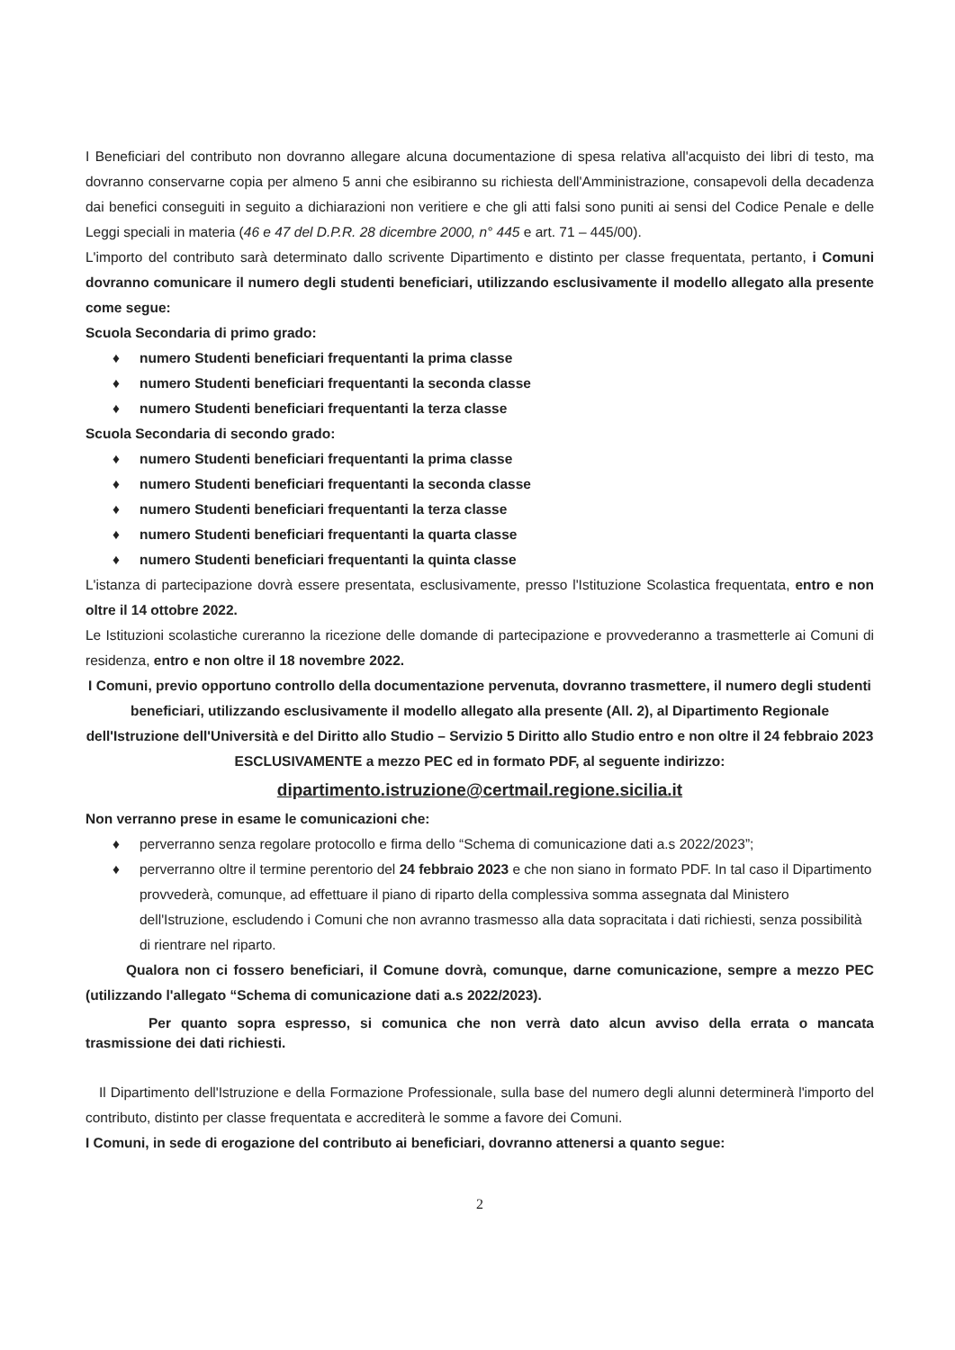I Beneficiari del contributo non dovranno allegare alcuna documentazione di spesa relativa all'acquisto dei libri di testo, ma dovranno conservarne copia per almeno 5 anni che esibiranno su richiesta dell'Amministrazione, consapevoli della decadenza dai benefici conseguiti in seguito a dichiarazioni non veritiere e che gli atti falsi sono puniti ai sensi del Codice Penale e delle Leggi speciali in materia (46 e 47 del D.P.R. 28 dicembre 2000, n° 445 e art. 71 – 445/00).
L'importo del contributo sarà determinato dallo scrivente Dipartimento e distinto per classe frequentata, pertanto, i Comuni dovranno comunicare il numero degli studenti beneficiari, utilizzando esclusivamente il modello allegato alla presente come segue:
Scuola Secondaria di primo grado:
♦ numero Studenti beneficiari frequentanti la prima classe
♦ numero Studenti beneficiari frequentanti la seconda classe
♦ numero Studenti beneficiari frequentanti la terza classe
Scuola Secondaria di secondo grado:
♦ numero Studenti beneficiari frequentanti la prima classe
♦ numero Studenti beneficiari frequentanti la seconda classe
♦ numero Studenti beneficiari frequentanti la terza classe
♦ numero Studenti beneficiari frequentanti la quarta classe
♦ numero Studenti beneficiari frequentanti la quinta classe
L'istanza di partecipazione dovrà essere presentata, esclusivamente, presso l'Istituzione Scolastica frequentata, entro e non oltre il 14 ottobre 2022.
Le Istituzioni scolastiche cureranno la ricezione delle domande di partecipazione e provvederanno a trasmetterle ai Comuni di residenza, entro e non oltre il 18 novembre 2022.
I Comuni, previo opportuno controllo della documentazione pervenuta, dovranno trasmettere, il numero degli studenti beneficiari, utilizzando esclusivamente il modello allegato alla presente (All. 2), al Dipartimento Regionale dell'Istruzione dell'Università e del Diritto allo Studio – Servizio 5 Diritto allo Studio entro e non oltre il 24 febbraio 2023 ESCLUSIVAMENTE a mezzo PEC ed in formato PDF, al seguente indirizzo:
dipartimento.istruzione@certmail.regione.sicilia.it
Non verranno prese in esame le comunicazioni che:
♦ perverranno senza regolare protocollo e firma dello “Schema di comunicazione dati a.s 2022/2023”;
♦ perverranno oltre il termine perentorio del 24 febbraio 2023 e che non siano in formato PDF. In tal caso il Dipartimento provvederà, comunque, ad effettuare il piano di riparto della complessiva somma assegnata dal Ministero dell'Istruzione, escludendo i Comuni che non avranno trasmesso alla data sopracitata i dati richiesti, senza possibilità di rientrare nel riparto.
Qualora non ci fossero beneficiari, il Comune dovrà, comunque, darne comunicazione, sempre a mezzo PEC (utilizzando l'allegato “Schema di comunicazione dati a.s 2022/2023).
Per quanto sopra espresso, si comunica che non verrà dato alcun avviso della errata o mancata trasmissione dei dati richiesti.
Il Dipartimento dell'Istruzione e della Formazione Professionale, sulla base del numero degli alunni determinerà l'importo del contributo, distinto per classe frequentata e accrediterà le somme a favore dei Comuni.
I Comuni, in sede di erogazione del contributo ai beneficiari, dovranno attenersi a quanto segue:
2